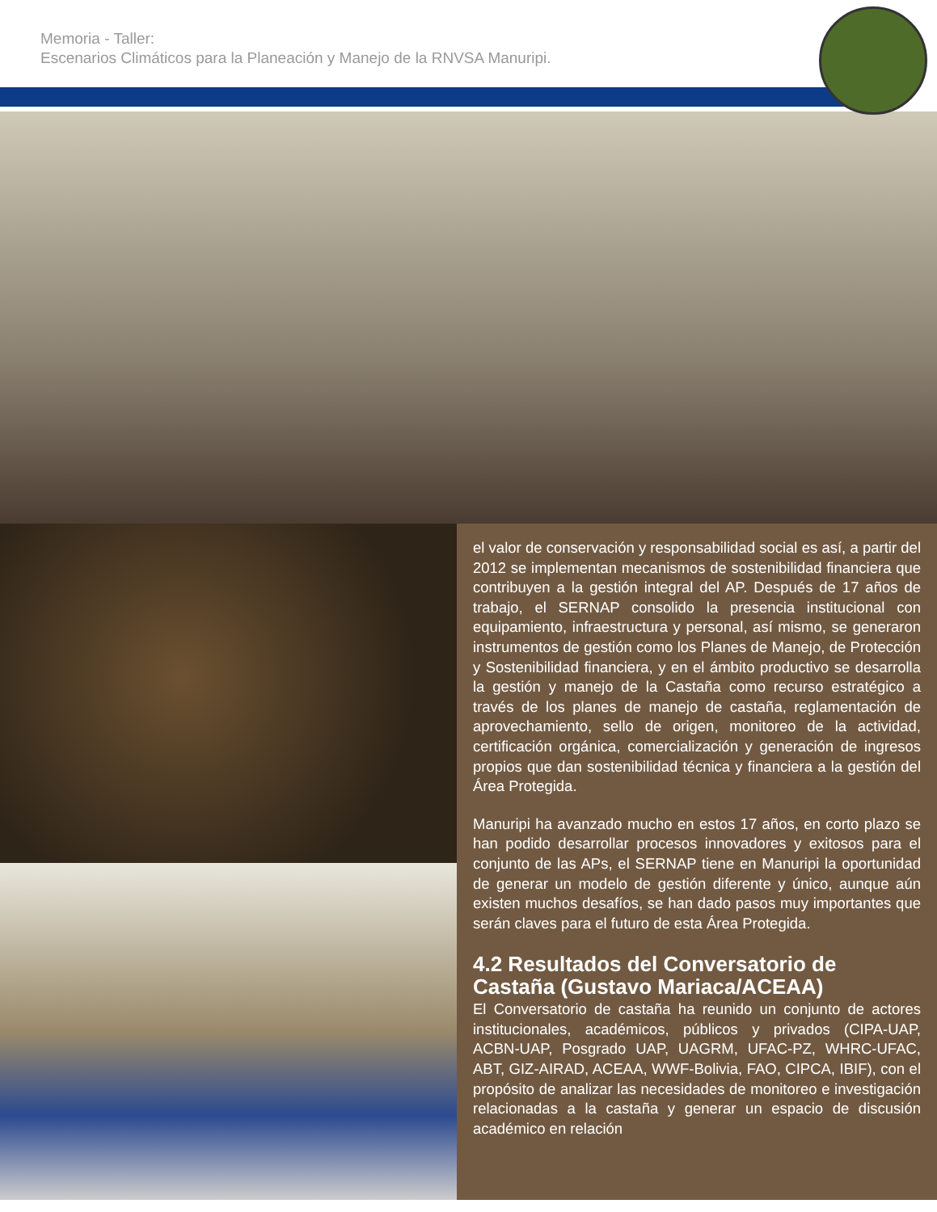Memoria - Taller:
Escenarios Climáticos para la Planeación y Manejo de la RNVSA Manuripi.
el valor de conservación y responsabilidad social es así, a partir del 2012 se implementan mecanismos de sostenibilidad financiera que contribuyen a la gestión integral del AP. Después de 17 años de trabajo, el SERNAP consolido la presencia institucional con equipamiento, infraestructura y personal, así mismo, se generaron instrumentos de gestión como los Planes de Manejo, de Protección y Sostenibilidad financiera, y en el ámbito productivo se desarrolla la gestión y manejo de la Castaña como recurso estratégico a través de los planes de manejo de castaña, reglamentación de aprovechamiento, sello de origen, monitoreo de la actividad, certificación orgánica, comercialización y generación de ingresos propios que dan sostenibilidad técnica y financiera a la gestión del Área Protegida.
Manuripi ha avanzado mucho en estos 17 años, en corto plazo se han podido desarrollar procesos innovadores y exitosos para el conjunto de las APs, el SERNAP tiene en Manuripi la oportunidad de generar un modelo de gestión diferente y único, aunque aún existen muchos desafíos, se han dado pasos muy importantes que serán claves para el futuro de esta Área Protegida.
4.2 Resultados del Conversatorio de Castaña (Gustavo Mariaca/ACEAA)
El Conversatorio de castaña ha reunido un conjunto de actores institucionales, académicos, públicos y privados (CIPA-UAP, ACBN-UAP, Posgrado UAP, UAGRM, UFAC-PZ, WHRC-UFAC, ABT, GIZ-AIRAD, ACEAA, WWF-Bolivia, FAO, CIPCA, IBIF), con el propósito de analizar las necesidades de monitoreo e investigación relacionadas a la castaña y generar un espacio de discusión académico en relación